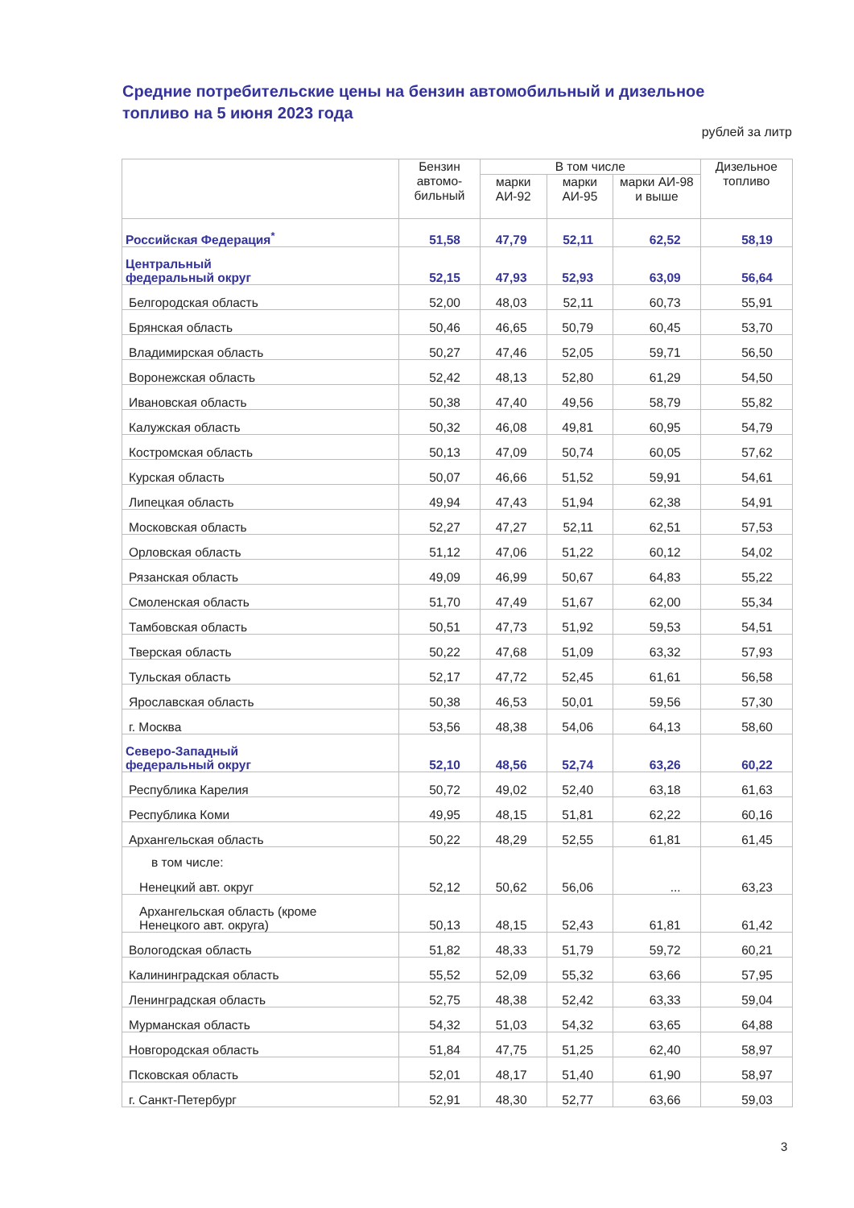Средние потребительские цены на бензин автомобильный и дизельное топливо на 5 июня 2023 года
рублей за литр
| | Бензин автомо-бильный | В том числе | | | Дизельное топливо |
| --- | --- | --- | --- | --- | --- |
| | | марки АИ-92 | марки АИ-95 | марки АИ-98 и выше | |
| Российская Федерация<sup>*</sup> | 51,58 | 47,79 | 52,11 | 62,52 | 58,19 |
| Центральный федеральный округ | 52,15 | 47,93 | 52,93 | 63,09 | 56,64 |
| Белгородская область | 52,00 | 48,03 | 52,11 | 60,73 | 55,91 |
| Брянская область | 50,46 | 46,65 | 50,79 | 60,45 | 53,70 |
| Владимирская область | 50,27 | 47,46 | 52,05 | 59,71 | 56,50 |
| Воронежская область | 52,42 | 48,13 | 52,80 | 61,29 | 54,50 |
| Ивановская область | 50,38 | 47,40 | 49,56 | 58,79 | 55,82 |
| Калужская область | 50,32 | 46,08 | 49,81 | 60,95 | 54,79 |
| Костромская область | 50,13 | 47,09 | 50,74 | 60,05 | 57,62 |
| Курская область | 50,07 | 46,66 | 51,52 | 59,91 | 54,61 |
| Липецкая область | 49,94 | 47,43 | 51,94 | 62,38 | 54,91 |
| Московская область | 52,27 | 47,27 | 52,11 | 62,51 | 57,53 |
| Орловская область | 51,12 | 47,06 | 51,22 | 60,12 | 54,02 |
| Рязанская область | 49,09 | 46,99 | 50,67 | 64,83 | 55,22 |
| Смоленская область | 51,70 | 47,49 | 51,67 | 62,00 | 55,34 |
| Тамбовская область | 50,51 | 47,73 | 51,92 | 59,53 | 54,51 |
| Тверская область | 50,22 | 47,68 | 51,09 | 63,32 | 57,93 |
| Тульская область | 52,17 | 47,72 | 52,45 | 61,61 | 56,58 |
| Ярославская область | 50,38 | 46,53 | 50,01 | 59,56 | 57,30 |
| г. Москва | 53,56 | 48,38 | 54,06 | 64,13 | 58,60 |
| Северо-Западный федеральный округ | 52,10 | 48,56 | 52,74 | 63,26 | 60,22 |
| Республика Карелия | 50,72 | 49,02 | 52,40 | 63,18 | 61,63 |
| Республика Коми | 49,95 | 48,15 | 51,81 | 62,22 | 60,16 |
| Архангельская область | 50,22 | 48,29 | 52,55 | 61,81 | 61,45 |
| в том числе: Ненецкий авт. округ | 52,12 | 50,62 | 56,06 | ... | 63,23 |
| Архангельская область (кроме Ненецкого авт. округа) | 50,13 | 48,15 | 52,43 | 61,81 | 61,42 |
| Вологодская область | 51,82 | 48,33 | 51,79 | 59,72 | 60,21 |
| Калининградская область | 55,52 | 52,09 | 55,32 | 63,66 | 57,95 |
| Ленинградская область | 52,75 | 48,38 | 52,42 | 63,33 | 59,04 |
| Мурманская область | 54,32 | 51,03 | 54,32 | 63,65 | 64,88 |
| Новгородская область | 51,84 | 47,75 | 51,25 | 62,40 | 58,97 |
| Псковская область | 52,01 | 48,17 | 51,40 | 61,90 | 58,97 |
| г. Санкт-Петербург | 52,91 | 48,30 | 52,77 | 63,66 | 59,03 |
3